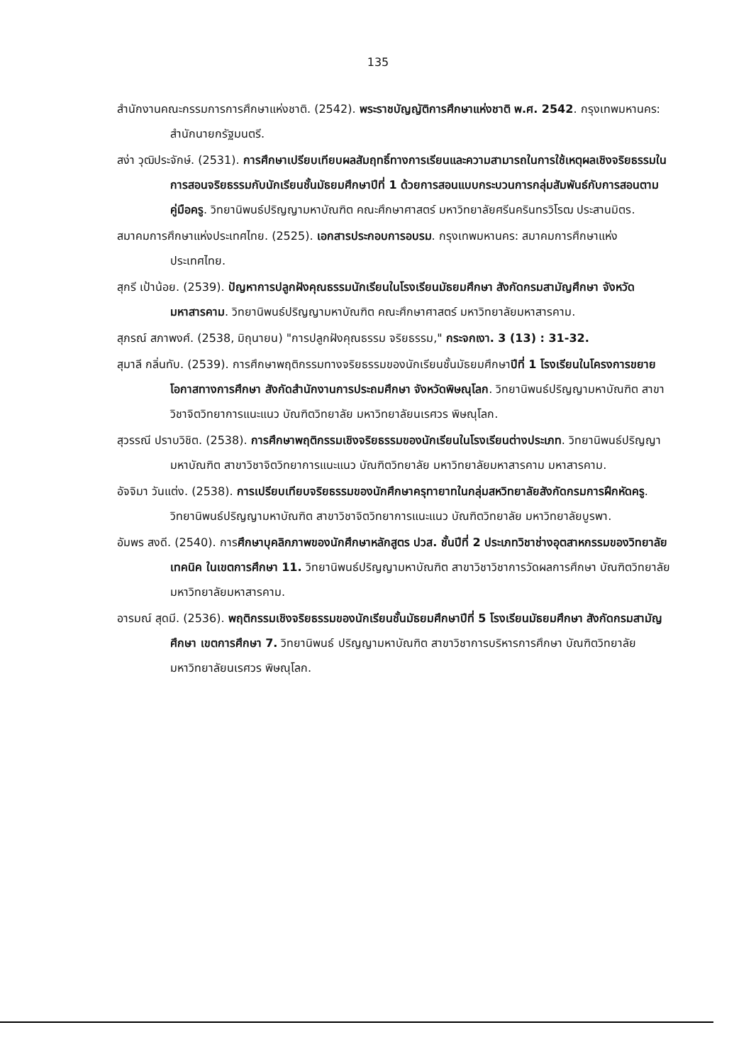135
สำนักงานคณะกรรมการการศึกษาแห่งชาติ. (2542). พระราชบัญญัติการศึกษาแห่งชาติ พ.ศ. 2542. กรุงเทพมหานคร: สำนักนายกรัฐมนตรี.
สง่า วุฒิประจักษ์. (2531). การศึกษาเปรียบเทียบผลสัมฤทธิ์ทางการเรียนและความสามารถในการใช้เหตุผลเชิงจริยธรรมในการสอนจริยธรรมกับนักเรียนชั้นมัธยมศึกษาปีที่ 1 ด้วยการสอนแบบกระบวนการกลุ่มสัมพันธ์กับการสอนตามคู่มือครู. วิทยานิพนธ์ปริญญามหาบัณฑิต คณะศึกษาศาสตร์ มหาวิทยาลัยศรีนครินทรวิโรฒ ประสานมิตร.
สมาคมการศึกษาแห่งประเทศไทย. (2525). เอกสารประกอบการอบรม. กรุงเทพมหานคร: สมาคมการศึกษาแห่งประเทศไทย.
สุกรี เป้าน้อย. (2539). ปัญหาการปลูกฝังคุณธรรมนักเรียนในโรงเรียนมัธยมศึกษา สังกัดกรมสามัญศึกษา จังหวัดมหาสารคาม. วิทยานิพนธ์ปริญญามหาบัณฑิต คณะศึกษาศาสตร์ มหาวิทยาลัยมหาสารคาม.
สุภรณ์ สภาพงศ์. (2538, มิถุนายน) "การปลูกฝังคุณธรรม จริยธรรม," กระจกเงา. 3 (13) : 31-32.
สุมาลี กลิ่นทับ. (2539). การศึกษาพฤติกรรมทางจริยธรรมของนักเรียนชั้นมัธยมศึกษาปีที่ 1 โรงเรียนในโครงการขยายโอกาสทางการศึกษา สังกัดสำนักงานการประถมศึกษา จังหวัดพิษณุโลก. วิทยานิพนธ์ปริญญามหาบัณฑิต สาขาวิชาจิตวิทยาการแนะแนว บัณฑิตวิทยาลัย มหาวิทยาลัยนเรศวร พิษณุโลก.
สุวรรณี ปราบวิชิต. (2538). การศึกษาพฤติกรรมเชิงจริยธรรมของนักเรียนในโรงเรียนต่างประเภท. วิทยานิพนธ์ปริญญามหาบัณฑิต สาขาวิชาจิตวิทยาการแนะแนว บัณฑิตวิทยาลัย มหาวิทยาลัยมหาสารคาม มหาสารคาม.
อัจจิมา วันแต่ง. (2538). การเปรียบเทียบจริยธรรมของนักศึกษาครุทายาทในกลุ่มสหวิทยาลัยสังกัดกรมการฝึกหัดครู. วิทยานิพนธ์ปริญญามหาบัณฑิต สาขาวิชาจิตวิทยาการแนะแนว บัณฑิตวิทยาลัย มหาวิทยาลัยบูรพา.
อัมพร สงดี. (2540). การศึกษาบุคลิกภาพของนักศึกษาหลักสูตร ปวส. ชั้นปีที่ 2 ประเภทวิชาช่างอุตสาหกรรมของวิทยาลัยเทคนิค ในเขตการศึกษา 11. วิทยานิพนธ์ปริญญามหาบัณฑิต สาขาวิชาวิชาการวัดผลการศึกษา บัณฑิตวิทยาลัย มหาวิทยาลัยมหาสารคาม.
อารมณ์ สุดมี. (2536). พฤติกรรมเชิงจริยธรรมของนักเรียนชั้นมัธยมศึกษาปีที่ 5 โรงเรียนมัธยมศึกษา สังกัดกรมสามัญศึกษา เขตการศึกษา 7. วิทยานิพนธ์ ปริญญามหาบัณฑิต สาขาวิชาการบริหารการศึกษา บัณฑิตวิทยาลัย มหาวิทยาลัยนเรศวร พิษณุโลก.